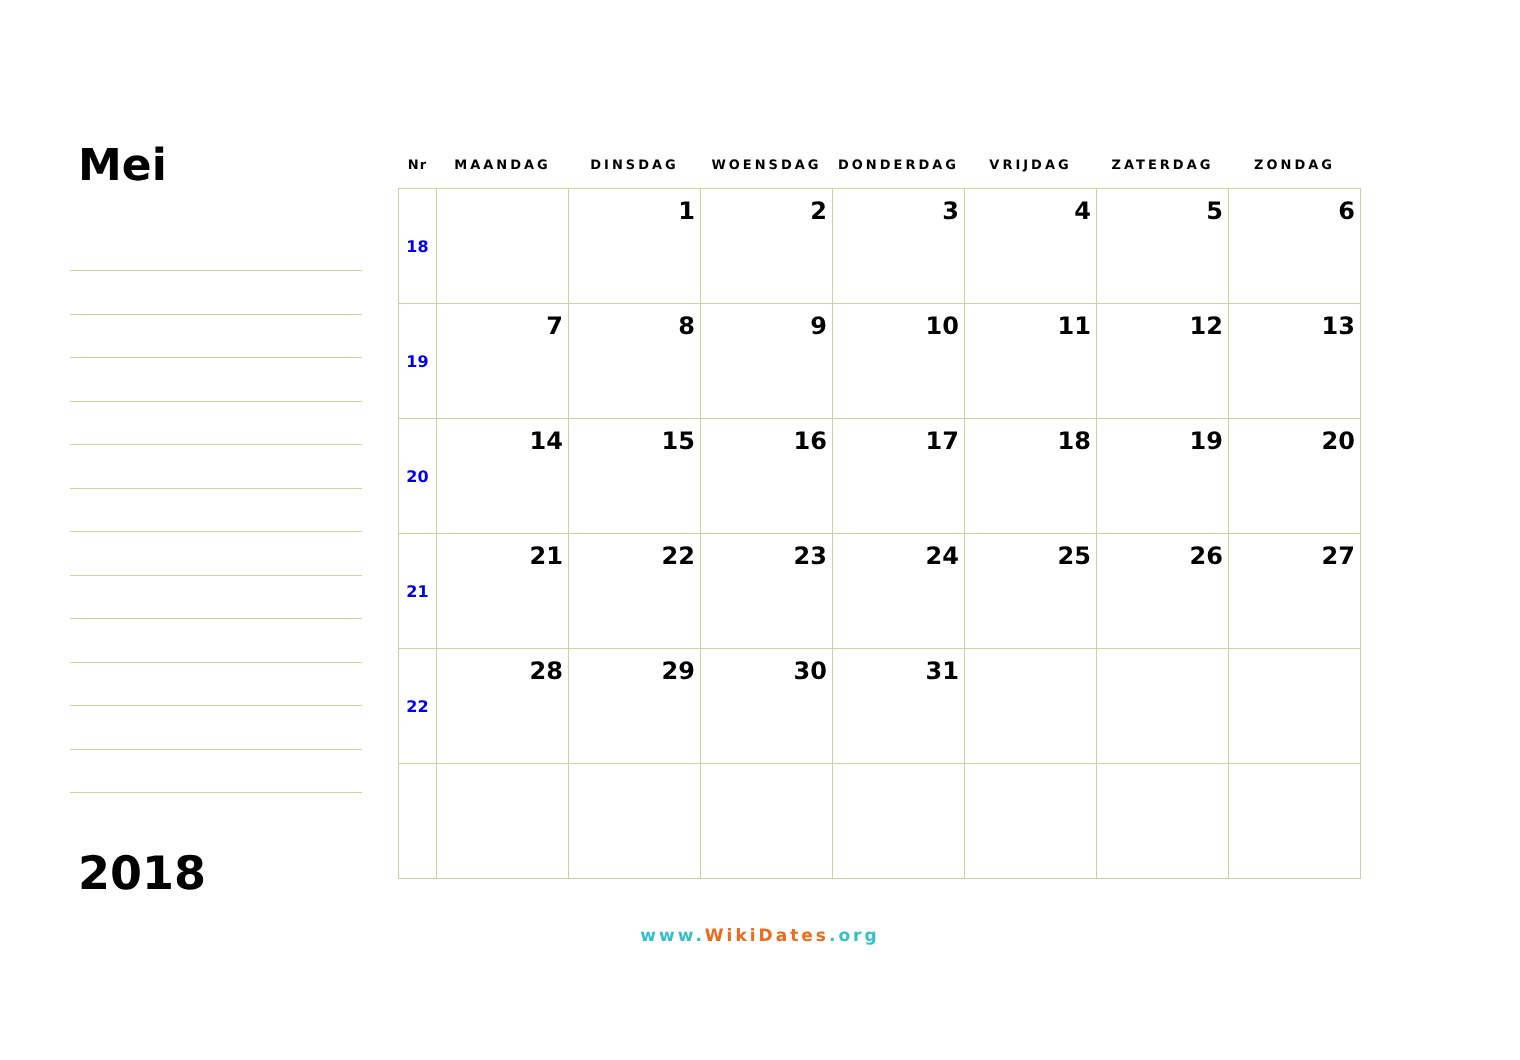Mei
2018
| Nr | MAANDAG | DINSDAG | WOENSDAG | DONDERDAG | VRIJDAG | ZATERDAG | ZONDAG |
| --- | --- | --- | --- | --- | --- | --- | --- |
| 18 | | 1 | 2 | 3 | 4 | 5 | 6 |
| 19 | 7 | 8 | 9 | 10 | 11 | 12 | 13 |
| 20 | 14 | 15 | 16 | 17 | 18 | 19 | 20 |
| 21 | 21 | 22 | 23 | 24 | 25 | 26 | 27 |
| 22 | 28 | 29 | 30 | 31 | | | |
www.WikiDates.org